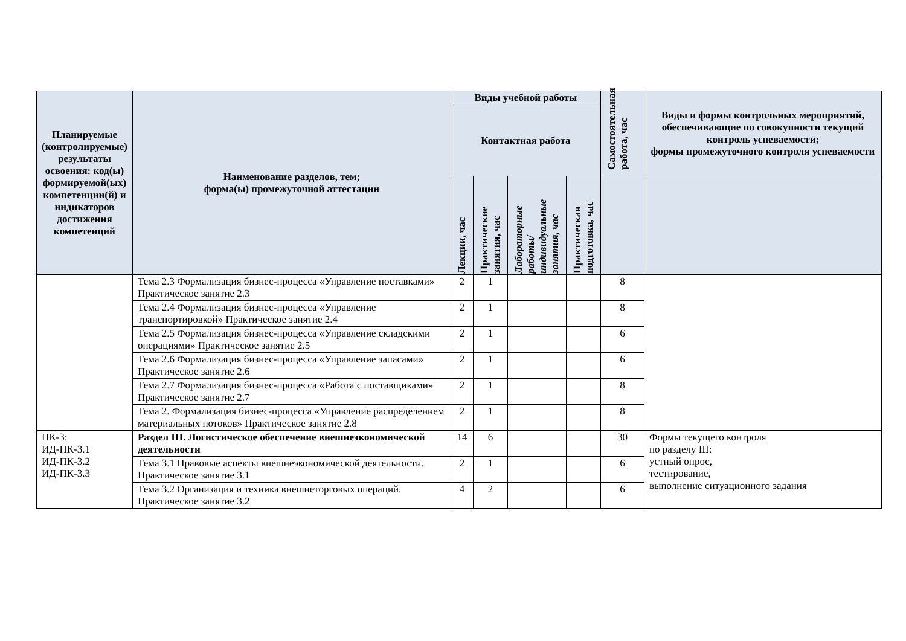| Планируемые (контролируемые) результаты освоения: код(ы) формируемой(ых) компетенции(й) и индикаторов достижения компетенций | Наименование разделов, тем; форма(ы) промежуточной аттестации | Виды учебной работы | | | | Самостоятельная работа, час | Виды и формы контрольных мероприятий, обеспечивающие по совокупности текущий контроль успеваемости; формы промежуточного контроля успеваемости |
| --- | --- | --- | --- | --- | --- | --- | --- |
| | | Контактная работа | | | | | |
| | | Лекции, час | Практические занятия, час | Лабораторные работы/ индивидуальные занятия, час | Практическая подготовка, час | | |
| | Тема 2.3 Формализация бизнес-процесса «Управление поставками» Практическое занятие 2.3 | 2 | 1 | | | 8 | |
| | Тема 2.4 Формализация бизнес-процесса «Управление транспортировкой» Практическое занятие 2.4 | 2 | 1 | | | 8 | |
| | Тема 2.5 Формализация бизнес-процесса «Управление складскими операциями» Практическое занятие 2.5 | 2 | 1 | | | 6 | |
| | Тема 2.6 Формализация бизнес-процесса «Управление запасами» Практическое занятие 2.6 | 2 | 1 | | | 6 | |
| | Тема 2.7 Формализация бизнес-процесса «Работа с поставщиками» Практическое занятие 2.7 | 2 | 1 | | | 8 | |
| | Тема 2. Формализация бизнес-процесса «Управление распределением материальных потоков» Практическое занятие 2.8 | 2 | 1 | | | 8 | |
| ПК-3: ИД-ПК-3.1 ИД-ПК-3.2 ИД-ПК-3.3 | Раздел III. Логистическое обеспечение внешнеэкономической деятельности | 14 | 6 | | | 30 | Формы текущего контроля по разделу III: устный опрос, тестирование, выполнение ситуационного задания |
| | Тема 3.1 Правовые аспекты внешнеэкономической деятельности. Практическое занятие 3.1 | 2 | 1 | | | 6 | |
| | Тема 3.2 Организация и техника внешнеторговых операций. Практическое занятие 3.2 | 4 | 2 | | | 6 | |